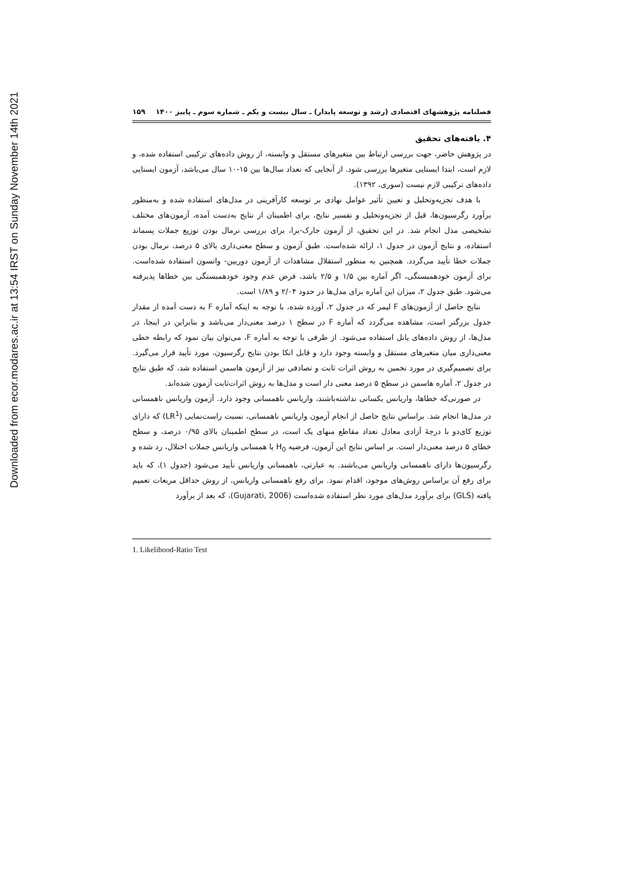Downloaded from ecor.modares.ac.ir at 13:54 IRST on Sunday November 14th 2021
فصلنامه پژوهشهای اقتصادی (رشد و توسعه پایدار) ـ سال بیست و یکم ـ شماره سوم ـ پاییز ۱۴۰۰ ۱۵۹
۴. یافته‌های تحقیق
در پژوهش حاضر، جهت بررسی ارتباط بین متغیرهای مستقل و وابسته، از روش داده‌های ترکیبی استفاده شده، و لازم است، ابتدا ایستایی متغیرها بررسی شود. از آنجایی که تعداد سال‌ها بین ۱۵-۱۰ سال می‌باشد، آزمون ایستایی داده‌های ترکیبی لازم نیست (سوری، ۱۳۹۲).
با هدف تجزیه‌وتحلیل و تعیین تأثیر عوامل نهادی بر توسعه کارآفرینی در مدل‌های استفاده شده و به‌منظور برآورد رگرسیون‌ها، قبل از تجزیه‌وتحلیل و تفسیر نتایج، برای اطمینان از نتایج به‌دست آمده، آزمون‌های مختلف تشخیصی مدل انجام شد. در این تحقیق، از آزمون جارک-برا، برای بررسی نرمال بودن توزیع جملات پسماند استفاده، و نتایج آزمون در جدول ۱، ارائه شده‌است. طبق آزمون و سطح معنی‌داری بالای ۵ درصد، نرمال بودن جملات خطا تأیید می‌گردد. همچنین به منظور استقلال مشاهدات از آزمون دوربین- واتسون استفاده شده‌است. برای آزمون خودهمبستگی، اگر آماره بین ۱/۵ و ۲/۵ باشد، فرض عدم وجود خودهمبستگی بین خطاها پذیرفته می‌شود. طبق جدول ۲، میزان این آماره برای مدل‌ها در حدود ۲/۰۴ و ۱/۸۹ است.
نتایج حاصل از آزمون‌های F لیمر که در جدول ۲، آورده شده، با توجه به اینکه آماره F به دست آمده از مقدار جدول بزرگتر است، مشاهده می‌گردد که آماره F در سطح ۱ درصد معنی‌دار می‌باشد و بنابراین در اینجا، در مدل‌ها، از روش داده‌های پانل استفاده می‌شود. از طرفی با توجه به آماره F، می‌توان بیان نمود که رابطه خطی معنی‌داری میان متغیرهای مستقل و وابسته وجود دارد و قابل اتکا بودن نتایج رگرسیون، مورد تأیید قرار می‌گیرد. برای تصمیم‌گیری در مورد تخمین به روش اثرات ثابت و تصادفی نیز از آزمون هاسمن استفاده شد، که طبق نتایج در جدول ۲، آماره هاسمن در سطح ۵ درصد معنی دار است و مدل‌ها به روش اثرات‌ثابت آزمون شده‌اند.
در صورتی‌که خطاها، واریانس یکسانی نداشته‌باشند، واریانس ناهمسانی وجود دارد. آزمون واریانس ناهمسانی در مدل‌ها انجام شد. براساس نتایج حاصل از انجام آزمون واریانس ناهمسانی، نسبت راست‌نمایی (LR<sup>1</sup>) که دارای توزیع کای‌دو با درجهٔ آزادی معادل تعداد مقاطع منهای یک است، در سطح اطمینان بالای ۰/۹۵ درصد، و سطح خطای ۵ درصد معنی‌دار است. بر اساس نتایج این آزمون، فرضیه H<sub>0</sub> یا همسانی واریانس جملات اختلال، رد شده و رگرسیون‌ها دارای ناهمسانی واریانس می‌باشند. به عبارتی، ناهمسانی واریانس تأیید می‌شود (جدول ۱)، که باید برای رفع آن براساس روش‌های موجود، اقدام نمود. برای رفع ناهمسانی واریانس، از روش حداقل مربعات تعمیم یافته (GLS) برای برآورد مدل‌های مورد نظر استفاده شده‌است (Gujarati, 2006)، که بعد از برآورد
1. Likelihood-Ratio Test